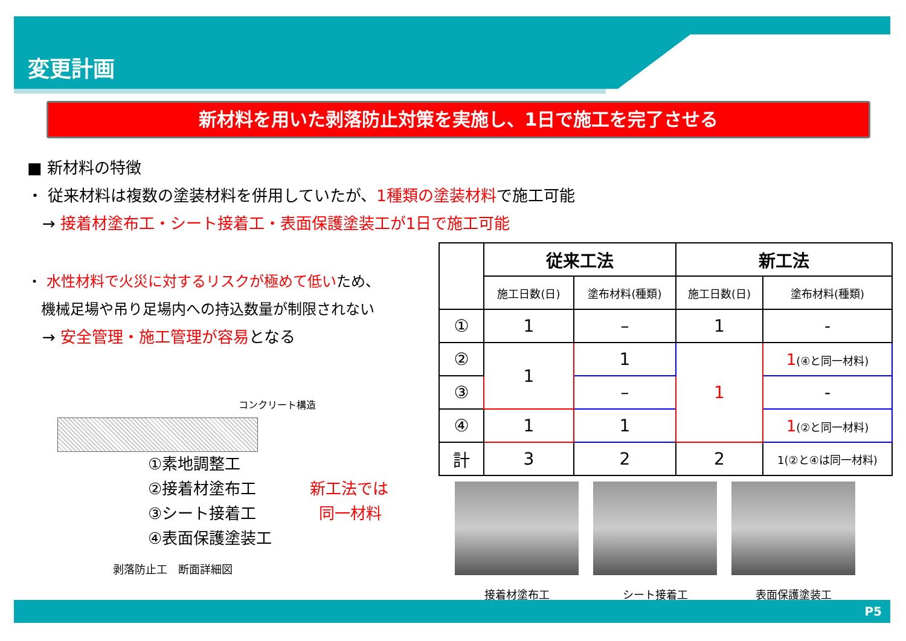変更計画
新材料を用いた剥落防止対策を実施し、1日で施工を完了させる
■ 新材料の特徴
・ 従来材料は複数の塗装材料を併用していたが、1種類の塗装材料で施工可能
→ 接着材塗布工・シート接着工・表面保護塗装工が1日で施工可能
・ 水性材料で火災に対するリスクが極めて低いため、
機械足場や吊り足場内への持込数量が制限されない
→ 安全管理・施工管理が容易となる
| | 従来工法 | | 新工法 | |
| --- | --- | --- | --- | --- |
| | 施工日数(日) | 塗布材料(種類) | 施工日数(日) | 塗布材料(種類) |
| ① | 1 | – | 1 | - |
| ② | 1 | 1 | 1 | 1 (④と同一材料) |
| ③ | | – | | - |
| ④ | 1 | 1 | | 1 (②と同一材料) |
| 計 | 3 | 2 | 2 | 1(②と④は同一材料) |
コンクリート構造
①素地調整工
②接着材塗布工 新工法では
③シート接着工 同一材料
④表面保護塗装工
剥落防止工　断面詳細図
接着材塗布工 シート接着工 表面保護塗装工
P5